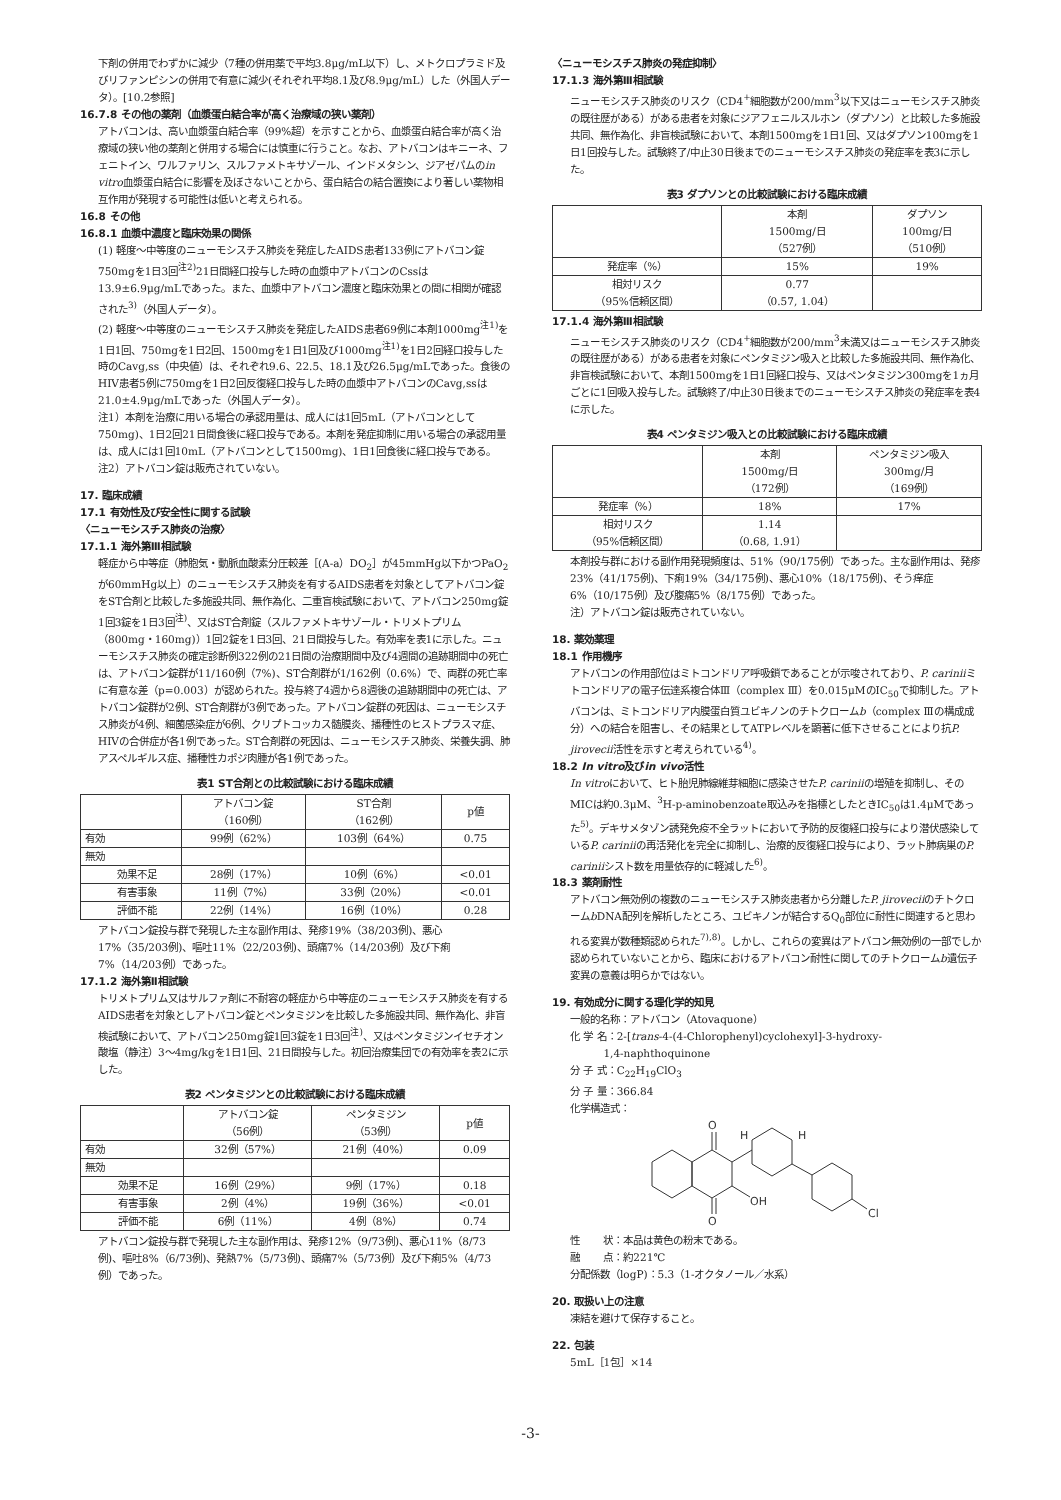下剤の併用でわずかに減少（7種の併用薬で平均3.8μg/mL以下）し、メトクロプラミド及びリファンピシンの併用で有意に減少(それぞれ平均8.1及び8.9μg/mL）した（外国人データ）。[10.2参照]
16.7.8 その他の薬剤（血漿蛋白結合率が高く治療域の狭い薬剤）
アトバコンは、高い血漿蛋白結合率（99%超）を示すことから、血漿蛋白結合率が高く治療域の狭い他の薬剤と併用する場合には慎重に行うこと。なお、アトバコンはキニーネ、フェニトイン、ワルファリン、スルファメトキサゾール、インドメタシン、ジアゼパムのin vitro血漿蛋白結合に影響を及ぼさないことから、蛋白結合の結合置換により著しい薬物相互作用が発現する可能性は低いと考えられる。
16.8 その他
16.8.1 血漿中濃度と臨床効果の関係
(1) 軽度～中等度のニューモシスチス肺炎を発症したAIDS患者133例にアトバコン錠750mgを1日3回<sup>注2)</sup>21日間経口投与した時の血漿中アトバコンのCssは13.9±6.9μg/mLであった。また、血漿中アトバコン濃度と臨床効果との間に相関が確認された<sup>3)</sup>（外国人データ）。
(2) 軽度～中等度のニューモシスチス肺炎を発症したAIDS患者69例に本剤1000mg<sup>注1)</sup>を1日1回、750mgを1日2回、1500mgを1日1回及び1000mg<sup>注1)</sup>を1日2回経口投与した時のCavg,ss（中央値）は、それぞれ9.6、22.5、18.1及び26.5μg/mLであった。食後のHIV患者5例に750mgを1日2回反復経口投与した時の血漿中アトバコンのCavg,ssは21.0±4.9μg/mLであった（外国人データ）。
注1）本剤を治療に用いる場合の承認用量は、成人には1回5mL（アトバコンとして750mg)、1日2回21日間食後に経口投与である。本剤を発症抑制に用いる場合の承認用量は、成人には1回10mL（アトバコンとして1500mg)、1日1回食後に経口投与である。
注2）アトバコン錠は販売されていない。
17. 臨床成績
17.1 有効性及び安全性に関する試験
〈ニューモシスチス肺炎の治療〉
17.1.1 海外第Ⅲ相試験
軽症から中等症（肺胞気・動脈血酸素分圧較差［(A-a）DO<sub>2</sub>］が45mmHg以下かつPaO<sub>2</sub>が60mmHg以上）のニューモシスチス肺炎を有するAIDS患者を対象としてアトバコン錠をST合剤と比較した多施設共同、無作為化、二重盲検試験において、アトバコン250mg錠1回3錠を1日3回<sup>注)</sup>、又はST合剤錠（スルファメトキサゾール・トリメトプリム（800mg・160mg)）1回2錠を1日3回、21日間投与した。有効率を表1に示した。ニューモシスチス肺炎の確定診断例322例の21日間の治療期間中及び4週間の追跡期間中の死亡は、アトバコン錠群が11/160例（7%)、ST合剤群が1/162例（0.6%）で、両群の死亡率に有意な差（p=0.003）が認められた。投与終了4週から8週後の追跡期間中の死亡は、アトバコン錠群が2例、ST合剤群が3例であった。アトバコン錠群の死因は、ニューモシスチス肺炎が4例、細菌感染症が6例、クリプトコッカス髄膜炎、播種性のヒストプラスマ症、HIVの合併症が各1例であった。ST合剤群の死因は、ニューモシスチス肺炎、栄養失調、肺アスペルギルス症、播種性カポジ肉腫が各1例であった。
表1 ST合剤との比較試験における臨床成績
| | アトバコン錠 （160例） | ST合剤 （162例） | p値 |
| --- | --- | --- | --- |
| 有効 | 99例（62%） | 103例（64%） | 0.75 |
| 無効 | | | |
| 効果不足 | 28例（17%） | 10例（6%） | <0.01 |
| 有害事象 | 11例（7%） | 33例（20%） | <0.01 |
| 評価不能 | 22例（14%） | 16例（10%） | 0.28 |
アトバコン錠投与群で発現した主な副作用は、発疹19%（38/203例)、悪心17%（35/203例)、嘔吐11%（22/203例)、頭痛7%（14/203例）及び下痢7%（14/203例）であった。
17.1.2 海外第Ⅱ相試験
トリメトプリム又はサルファ剤に不耐容の軽症から中等症のニューモシスチス肺炎を有するAIDS患者を対象としアトバコン錠とペンタミジンを比較した多施設共同、無作為化、非盲検試験において、アトバコン250mg錠1回3錠を1日3回<sup>注)</sup>、又はペンタミジンイセチオン酸塩（静注）3～4mg/kgを1日1回、21日間投与した。初回治療集団での有効率を表2に示した。
表2 ペンタミジンとの比較試験における臨床成績
| | アトバコン錠 （56例） | ペンタミジン （53例） | p値 |
| --- | --- | --- | --- |
| 有効 | 32例（57%） | 21例（40%） | 0.09 |
| 無効 | | | |
| 効果不足 | 16例（29%） | 9例（17%） | 0.18 |
| 有害事象 | 2例（4%） | 19例（36%） | <0.01 |
| 評価不能 | 6例（11%） | 4例（8%） | 0.74 |
アトバコン錠投与群で発現した主な副作用は、発疹12%（9/73例)、悪心11%（8/73例)、嘔吐8%（6/73例)、発熱7%（5/73例)、頭痛7%（5/73例）及び下痢5%（4/73例）であった。
〈ニューモシスチス肺炎の発症抑制〉
17.1.3 海外第Ⅲ相試験
ニューモシスチス肺炎のリスク（CD4<sup>+</sup>細胞数が200/mm<sup>3</sup>以下又はニューモシスチス肺炎の既往歴がある）がある患者を対象にジアフェニルスルホン（ダプソン）と比較した多施設共同、無作為化、非盲検試験において、本剤1500mgを1日1回、又はダプソン100mgを1日1回投与した。試験終了/中止30日後までのニューモシスチス肺炎の発症率を表3に示した。
表3 ダプソンとの比較試験における臨床成績
| | 本剤 1500mg/日 （527例） | ダプソン 100mg/日 （510例） |
| --- | --- | --- |
| 発症率（%） | 15% | 19% |
| 相対リスク （95%信頼区間） | 0.77 （0.57, 1.04） | |
17.1.4 海外第Ⅲ相試験
ニューモシスチス肺炎のリスク（CD4<sup>+</sup>細胞数が200/mm<sup>3</sup>未満又はニューモシスチス肺炎の既往歴がある）がある患者を対象にペンタミジン吸入と比較した多施設共同、無作為化、非盲検試験において、本剤1500mgを1日1回経口投与、又はペンタミジン300mgを1ヵ月ごとに1回吸入投与した。試験終了/中止30日後までのニューモシスチス肺炎の発症率を表4に示した。
表4 ペンタミジン吸入との比較試験における臨床成績
| | 本剤 1500mg/日 （172例） | ペンタミジン吸入 300mg/月 （169例） |
| --- | --- | --- |
| 発症率（%） | 18% | 17% |
| 相対リスク （95%信頼区間） | 1.14 （0.68, 1.91） | |
本剤投与群における副作用発現頻度は、51%（90/175例）であった。主な副作用は、発疹23%（41/175例)、下痢19%（34/175例)、悪心10%（18/175例)、そう痒症6%（10/175例）及び腹痛5%（8/175例）であった。
注）アトバコン錠は販売されていない。
18. 薬効薬理
18.1 作用機序
アトバコンの作用部位はミトコンドリア呼吸鎖であることが示唆されており、P. cariniiミトコンドリアの電子伝達系複合体Ⅲ（complex Ⅲ）を0.015μMのIC<sub>50</sub>で抑制した。アトバコンは、ミトコンドリア内膜蛋白質ユビキノンのチトクロームb（complex Ⅲの構成成分）への結合を阻害し、その結果としてATPレベルを顕著に低下させることにより抗P. jirovecii活性を示すと考えられている<sup>4)</sup>。
18.2 In vitro及びin vivo活性
In vitroにおいて、ヒト胎児肺線維芽細胞に感染させたP. cariniiの増殖を抑制し、そのMICは約0.3μM、<sup>3</sup>H-p-aminobenzoate取込みを指標としたときIC<sub>50</sub>は1.4μMであった<sup>5)</sup>。デキサメタゾン誘発免疫不全ラットにおいて予防的反復経口投与により潜伏感染しているP. cariniiの再活発化を完全に抑制し、治療的反復経口投与により、ラット肺病巣のP. cariniiシスト数を用量依存的に軽減した<sup>6)</sup>。
18.3 薬剤耐性
アトバコン無効例の複数のニューモシスチス肺炎患者から分離したP. jiroveciiのチトクロームb DNA配列を解析したところ、ユビキノンが結合するQ<sub>0</sub>部位に耐性に関連すると思われる変異が数種類認められた<sup>7),8)</sup>。しかし、これらの変異はアトバコン無効例の一部でしか認められていないことから、臨床におけるアトバコン耐性に関してのチトクロームb遺伝子変異の意義は明らかではない。
19. 有効成分に関する理化学的知見
一般的名称：アトバコン（Atovaquone）
化 学 名：2-[trans-4-(4-Chlorophenyl)cyclohexyl]-3-hydroxy-
1,4-naphthoquinone
分 子 式：C<sub>22</sub>H<sub>19</sub>ClO<sub>3</sub>
分 子 量：366.84
化学構造式：
O
O
OH
H
H
Cl
性 状：本品は黄色の粉末である。
融 点：約221℃
分配係数（logP)：5.3（1-オクタノール／水系）
20. 取扱い上の注意
凍結を避けて保存すること。
22. 包装
5mL［1包］×14
-3-